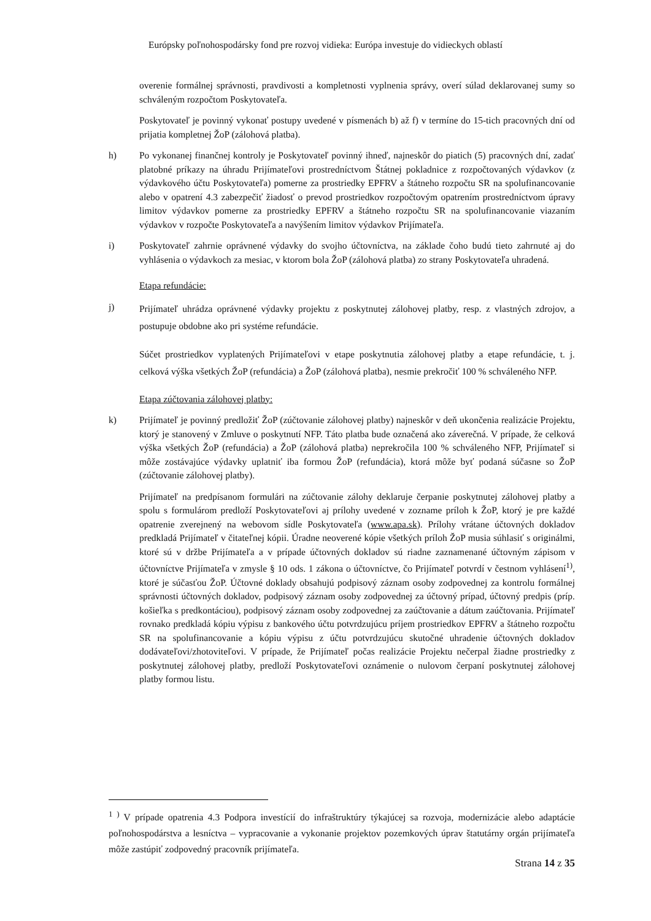Európsky poľnohospodársky fond pre rozvoj vidieka: Európa investuje do vidieckych oblastí
overenie formálnej správnosti, pravdivosti a kompletnosti vyplnenia správy, overí súlad deklarovanej sumy so schváleným rozpočtom Poskytovateľa.
Poskytovateľ je povinný vykonať postupy uvedené v písmenách b) až f) v termíne do 15-tich pracovných dní od prijatia kompletnej ŽoP (zálohová platba).
h) Po vykonanej finančnej kontroly je Poskytovateľ povinný ihneď, najneskôr do piatich (5) pracovných dní, zadať platobné príkazy na úhradu Prijímateľovi prostredníctvom Štátnej pokladnice z rozpočtovaných výdavkov (z výdavkového účtu Poskytovateľa) pomerne za prostriedky EPFRV a štátneho rozpočtu SR na spolufinancovanie alebo v opatrení 4.3 zabezpečiť žiadosť o prevod prostriedkov rozpočtovým opatrením prostredníctvom úpravy limitov výdavkov pomerne za prostriedky EPFRV a štátneho rozpočtu SR na spolufinancovanie viazaním výdavkov v rozpočte Poskytovateľa a navýšením limitov výdavkov Prijímateľa.
i) Poskytovateľ zahrnie oprávnené výdavky do svojho účtovníctva, na základe čoho budú tieto zahrnuté aj do vyhlásenia o výdavkoch za mesiac, v ktorom bola ŽoP (zálohová platba) zo strany Poskytovateľa uhradená.
Etapa refundácie:
j)
Prijímateľ uhrádza oprávnené výdavky projektu z poskytnutej zálohovej platby, resp. z vlastných zdrojov, a postupuje obdobne ako pri systéme refundácie.
Súčet prostriedkov vyplatených Prijímateľovi v etape poskytnutia zálohovej platby a etape refundácie, t. j. celková výška všetkých ŽoP (refundácia) a ŽoP (zálohová platba), nesmie prekročiť 100 % schváleného NFP.
Etapa zúčtovania zálohovej platby:
k) Prijímateľ je povinný predložiť ŽoP (zúčtovanie zálohovej platby) najneskôr v deň ukončenia realizácie Projektu, ktorý je stanovený v Zmluve o poskytnutí NFP. Táto platba bude označená ako záverečná. V prípade, že celková výška všetkých ŽoP (refundácia) a ŽoP (zálohová platba) neprekročila 100 % schváleného NFP, Prijímateľ si môže zostávajúce výdavky uplatniť iba formou ŽoP (refundácia), ktorá môže byť podaná súčasne so ŽoP (zúčtovanie zálohovej platby).
Prijímateľ na predpísanom formulári na zúčtovanie zálohy deklaruje čerpanie poskytnutej zálohovej platby a spolu s formulárom predloží Poskytovateľovi aj prílohy uvedené v zozname príloh k ŽoP, ktorý je pre každé opatrenie zverejnený na webovom sídle Poskytovateľa (www.apa.sk). Prílohy vrátane účtovných dokladov predkladá Prijímateľ v čitateľnej kópii. Úradne neoverené kópie všetkých príloh ŽoP musia súhlasiť s originálmi, ktoré sú v držbe Prijímateľa a v prípade účtovných dokladov sú riadne zaznamenané účtovným zápisom v účtovníctve Prijímateľa v zmysle § 10 ods. 1 zákona o účtovníctve, čo Prijímateľ potvrdí v čestnom vyhlásení<sup>1)</sup>, ktoré je súčasťou ŽoP. Účtovné doklady obsahujú podpisový záznam osoby zodpovednej za kontrolu formálnej správnosti účtovných dokladov, podpisový záznam osoby zodpovednej za účtovný prípad, účtovný predpis (príp. košieľka s predkontáciou), podpisový záznam osoby zodpovednej za zaúčtovanie a dátum zaúčtovania. Prijímateľ rovnako predkladá kópiu výpisu z bankového účtu potvrdzujúcu príjem prostriedkov EPFRV a štátneho rozpočtu SR na spolufinancovanie a kópiu výpisu z účtu potvrdzujúcu skutočné uhradenie účtovných dokladov dodávateľovi/zhotoviteľovi. V prípade, že Prijímateľ počas realizácie Projektu nečerpal žiadne prostriedky z poskytnutej zálohovej platby, predloží Poskytovateľovi oznámenie o nulovom čerpaní poskytnutej zálohovej platby formou listu.
<sup>1 )</sup> V prípade opatrenia 4.3 Podpora investícií do infraštruktúry týkajúcej sa rozvoja, modernizácie alebo adaptácie poľnohospodárstva a lesníctva – vypracovanie a vykonanie projektov pozemkových úprav štatutárny orgán prijímateľa môže zastúpiť zodpovedný pracovník prijímateľa.
Strana 14 z 35